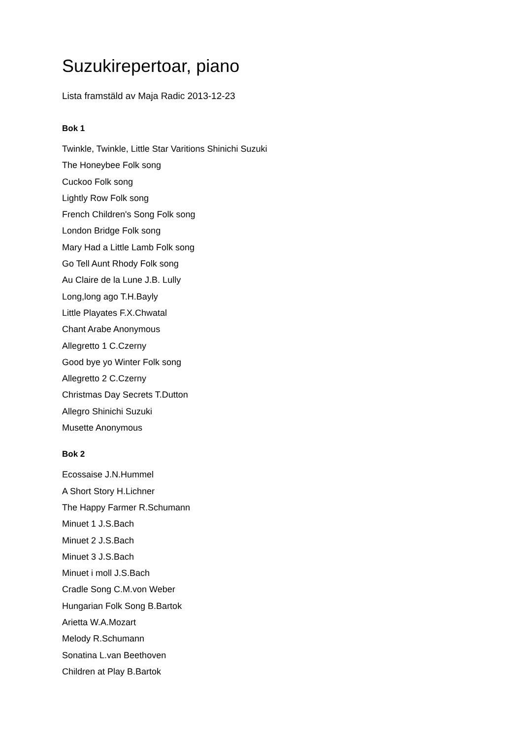Suzukirepertoar, piano
Lista framstäld av Maja Radic 2013-12-23
Bok 1
Twinkle, Twinkle, Little Star Varitions Shinichi Suzuki
The Honeybee Folk song
Cuckoo Folk song
Lightly Row Folk song
French Children's Song Folk song
London Bridge Folk song
Mary Had a Little Lamb Folk song
Go Tell Aunt Rhody Folk song
Au Claire de la Lune J.B. Lully
Long,long ago T.H.Bayly
Little Playates F.X.Chwatal
Chant Arabe Anonymous
Allegretto 1 C.Czerny
Good bye yo Winter Folk song
Allegretto 2 C.Czerny
Christmas Day Secrets T.Dutton
Allegro Shinichi Suzuki
Musette Anonymous
Bok 2
Ecossaise J.N.Hummel
A Short Story H.Lichner
The Happy Farmer R.Schumann
Minuet 1 J.S.Bach
Minuet 2 J.S.Bach
Minuet 3 J.S.Bach
Minuet i moll J.S.Bach
Cradle Song C.M.von Weber
Hungarian Folk Song B.Bartok
Arietta W.A.Mozart
Melody R.Schumann
Sonatina L.van Beethoven
Children at Play B.Bartok